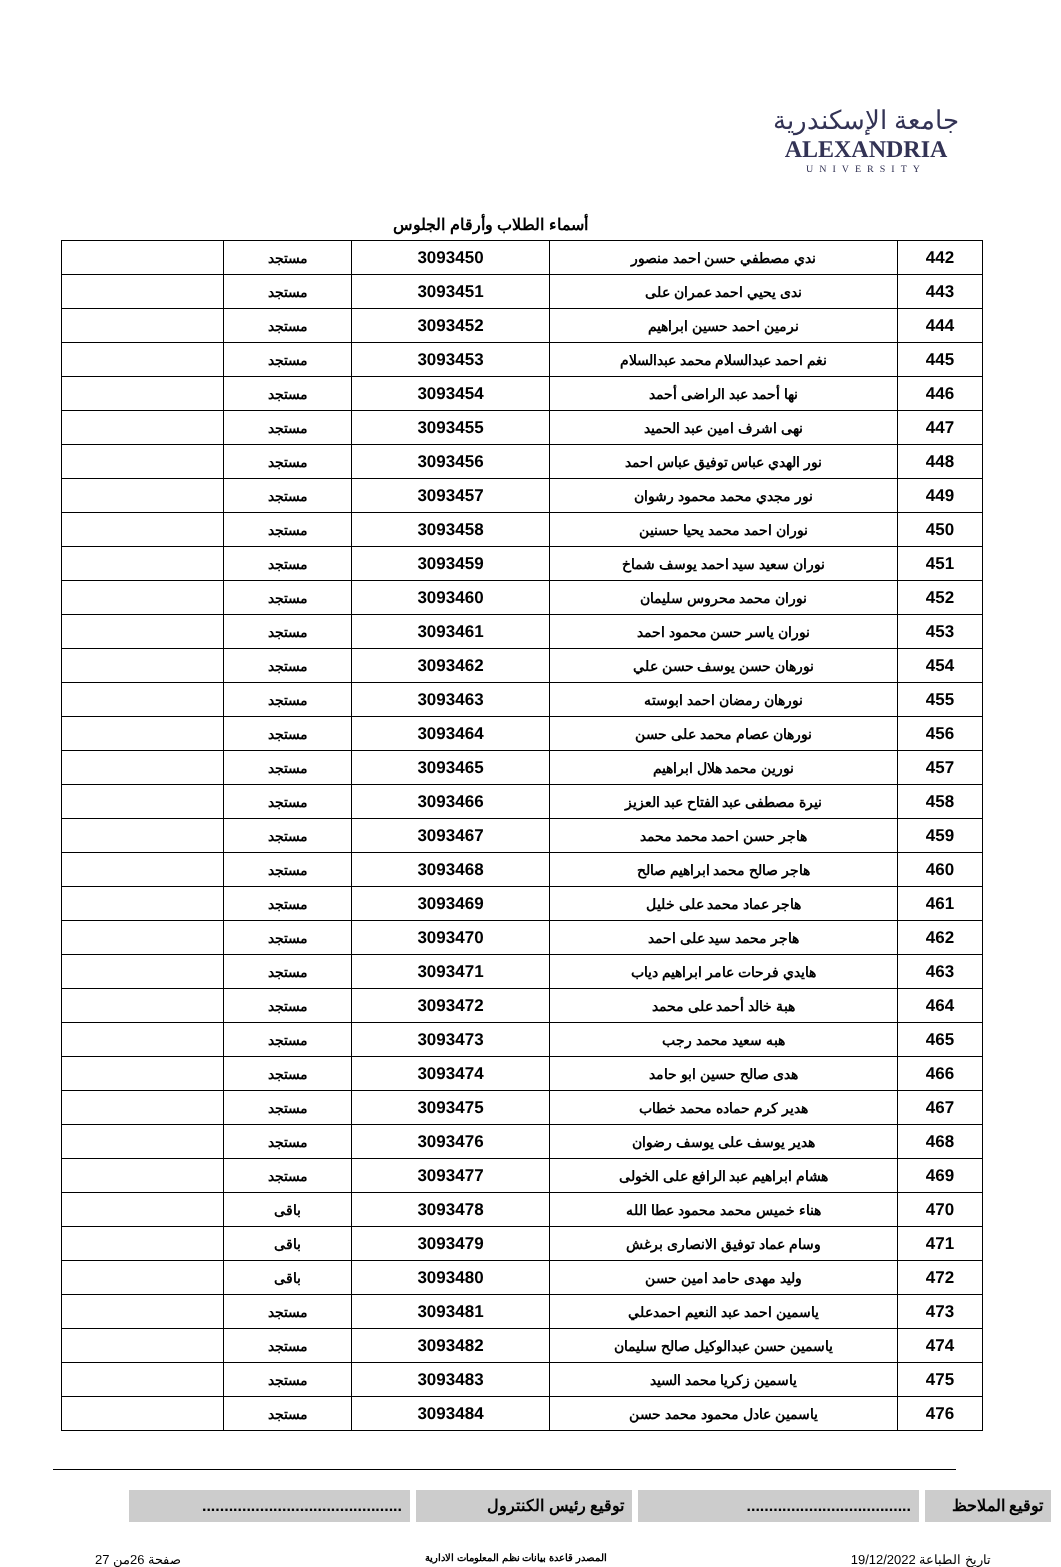جامعة الإسكندرية
ALEXANDRIA
UNIVERSITY
أسماء الطلاب وأرقام الجلوس
| 442 | ندي مصطفي حسن احمد منصور | 3093450 | مستجد | |
| 443 | ندى يحيي احمد عمران على | 3093451 | مستجد | |
| 444 | نرمين احمد حسين ابراهيم | 3093452 | مستجد | |
| 445 | نغم احمد عبدالسلام محمد عبدالسلام | 3093453 | مستجد | |
| 446 | نها أحمد عبد الراضى أحمد | 3093454 | مستجد | |
| 447 | نهى اشرف امين عبد الحميد | 3093455 | مستجد | |
| 448 | نور الهدي عباس توفيق عباس احمد | 3093456 | مستجد | |
| 449 | نور مجدي محمد محمود رشوان | 3093457 | مستجد | |
| 450 | نوران احمد محمد يحيا حسنين | 3093458 | مستجد | |
| 451 | نوران سعيد سيد احمد يوسف شماخ | 3093459 | مستجد | |
| 452 | نوران محمد محروس سليمان | 3093460 | مستجد | |
| 453 | نوران ياسر حسن محمود احمد | 3093461 | مستجد | |
| 454 | نورهان حسن يوسف حسن علي | 3093462 | مستجد | |
| 455 | نورهان رمضان احمد ابوسته | 3093463 | مستجد | |
| 456 | نورهان عصام محمد على حسن | 3093464 | مستجد | |
| 457 | نورين محمد هلال ابراهيم | 3093465 | مستجد | |
| 458 | نيرة مصطفى عبد الفتاح عبد العزيز | 3093466 | مستجد | |
| 459 | هاجر حسن احمد محمد محمد | 3093467 | مستجد | |
| 460 | هاجر صالح محمد ابراهيم صالح | 3093468 | مستجد | |
| 461 | هاجر عماد محمد على خليل | 3093469 | مستجد | |
| 462 | هاجر محمد سيد على احمد | 3093470 | مستجد | |
| 463 | هايدي فرحات عامر ابراهيم دياب | 3093471 | مستجد | |
| 464 | هبة خالد أحمد على محمد | 3093472 | مستجد | |
| 465 | هبه سعيد محمد رجب | 3093473 | مستجد | |
| 466 | هدى صالح حسين ابو حامد | 3093474 | مستجد | |
| 467 | هدير كرم حماده محمد خطاب | 3093475 | مستجد | |
| 468 | هدير يوسف على يوسف رضوان | 3093476 | مستجد | |
| 469 | هشام ابراهيم عبد الرافع على الخولى | 3093477 | مستجد | |
| 470 | هناء خميس محمد محمود عطا الله | 3093478 | باقى | |
| 471 | وسام عماد توفيق الانصارى برغش | 3093479 | باقى | |
| 472 | وليد مهدى حامد امين حسن | 3093480 | باقى | |
| 473 | ياسمين احمد عبد النعيم احمدعلي | 3093481 | مستجد | |
| 474 | ياسمين حسن عبدالوكيل صالح سليمان | 3093482 | مستجد | |
| 475 | ياسمين زكريا محمد السيد | 3093483 | مستجد | |
| 476 | ياسمين عادل محمود محمد حسن | 3093484 | مستجد | |
توقيع الملاحظ
.....................................
توقيع رئيس الكنترول .............................................
تاريخ الطباعة 19/12/2022 المصدر قاعدة بيانات نظم المعلومات الادارية صفحة 26من 27